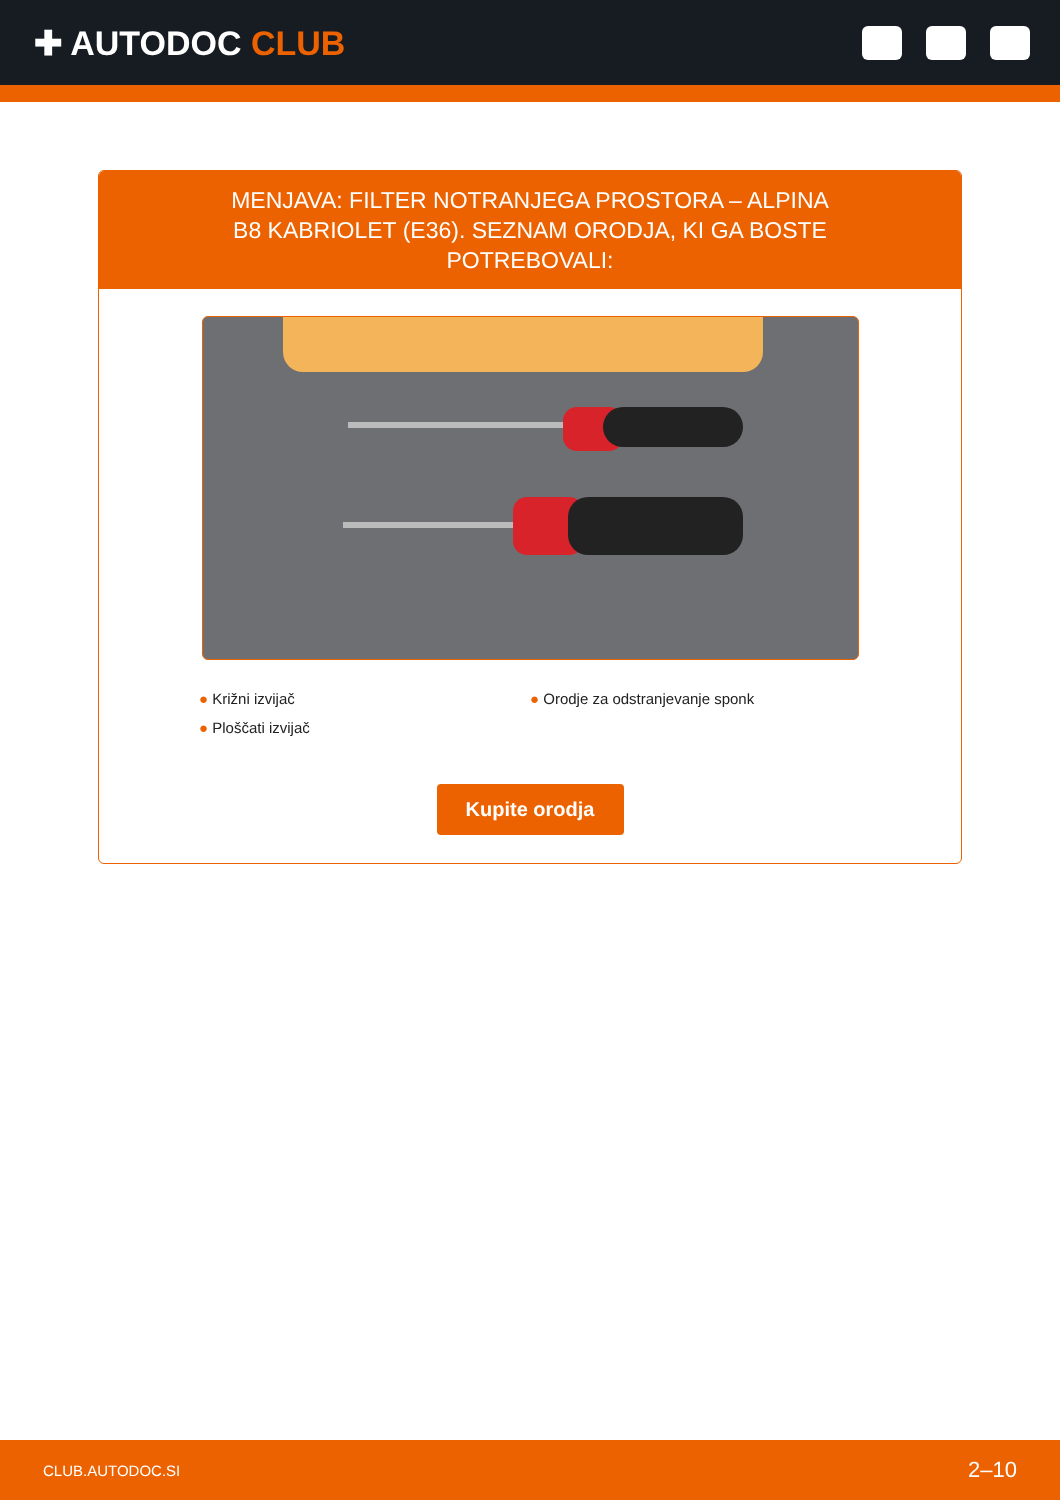✚ AUTODOC CLUB
MENJAVA: FILTER NOTRANJEGA PROSTORA – ALPINA B8 KABRIOLET (E36). SEZNAM ORODJA, KI GA BOSTE POTREBOVALI:
● Križni izvijač
● Orodje za odstranjevanje sponk
● Ploščati izvijač
Kupite orodja
CLUB.AUTODOC.SI 2–10